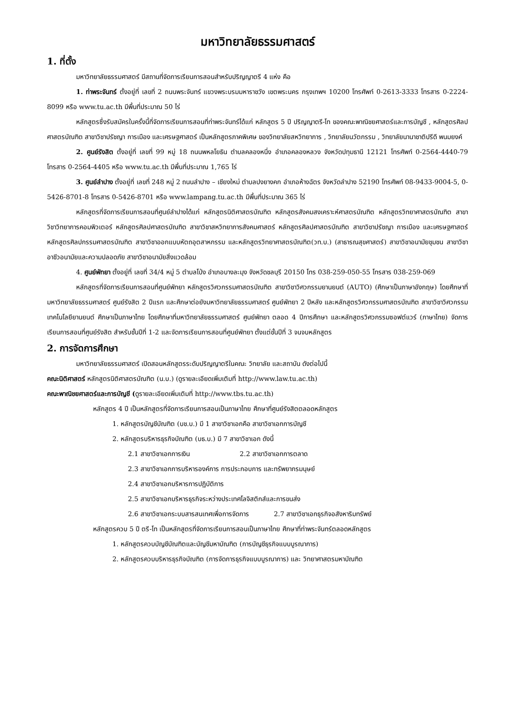มหาวิทยาลัยธรรมศาสตร์
1. ที่ตั้ง
มหาวิทยาลัยธรรมศาสตร์ มีสถานที่จัดการเรียนการสอนสำหรับปริญญาตรี 4 แห่ง คือ
1. ท่าพระจันทร์ ตั้งอยู่ที่ เลขที่ 2 ถนนพระจันทร์ แขวงพระบรมมหาราชวัง เขตพระนคร กรุงเทพฯ 10200 โทรศัพท์ 0-2613-3333 โทรสาร 0-2224-8099 หรือ www.tu.ac.th มีพื้นที่ประมาณ 50 ไร่
หลักสูตรซึ่งรับสมัครในครั้งนี้ที่จัดการเรียนการสอนที่ท่าพระจันทร์ได้แก่ หลักสูตร 5 ปี ปริญญาตรี-โท ของคณะพาณิชยศาสตร์และการบัญชี , หลักสูตรศิลปศาสตรบัณฑิต สาขาวิชาปรัชญา การเมือง และเศรษฐศาสตร์ เป็นหลักสูตรภาคพิเศษ ของวิทยาลัยสหวิทยาการ , วิทยาลัยนวัตกรรม , วิทยาลัยนานาชาติปรีดี พนมยงค์
2. ศูนย์รังสิต ตั้งอยู่ที่ เลขที่ 99 หมู่ 18 ถนนพหลโยธิน ตำบลคลองหนึ่ง อำเภอคลองหลวง จังหวัดปทุมธานี 12121 โทรศัพท์ 0-2564-4440-79 โทรสาร 0-2564-4405 หรือ www.tu.ac.th มีพื้นที่ประมาณ 1,765 ไร่
3. ศูนย์ลำปาง ตั้งอยู่ที่ เลขที่ 248 หมู่ 2 ถนนลำปาง – เชียงใหม่ ตำบลปงยางคก อำเภอห้างฉัตร จังหวัดลำปาง 52190 โทรศัพท์ 08-9433-9004-5, 0-5426-8701-8 โทรสาร 0-5426-8701 หรือ www.lampang.tu.ac.th มีพื้นที่ประมาณ 365 ไร่
หลักสูตรที่จัดการเรียนการสอนที่ศูนย์ลำปางได้แก่ หลักสูตรนิติศาสตรบัณฑิต หลักสูตรสังคมสงเคราะห์ศาสตรบัณฑิต หลักสูตรวิทยาศาสตรบัณฑิต สาขาวิชาวิทยาการคอมพิวเตอร์ หลักสูตรศิลปศาสตรบัณฑิต สาขาวิชาสหวิทยาการสังคมศาสตร์ หลักสูตรศิลปศาสตรบัณฑิต สาขาวิชาปรัชญา การเมือง และเศรษฐศาสตร์ หลักสูตรศิลปกรรมศาสตรบัณฑิต สาขาวิชาออกแบบหัตถอุตสาหกรรม และหลักสูตรวิทยาศาสตรบัณฑิต(วท.บ.) (สาธารณสุขศาสตร์) สาขาวิชาอนามัยชุมชน สาขาวิชาอาชีวอนามัยและความปลอดภัย สาขาวิชาอนามัยสิ่งแวดล้อม
4. ศูนย์พัทยา ตั้งอยู่ที่ เลขที่ 34/4 หมู่ 5 ตำบลโป่ง อำเภอบางละมุง จังหวัดชลบุรี 20150 โทร 038-259-050-55 โทรสาร 038-259-069
หลักสูตรที่จัดการเรียนการสอนที่ศูนย์พัทยา หลักสูตรวิศวกรรมศาสตรบัณฑิต สาขาวิชาวิศวกรรมยานยนต์ (AUTO) (ศึกษาเป็นภาษาอังกฤษ) โดยศึกษาที่มหาวิทยาลัยธรรมศาสตร์ ศูนย์รังสิต 2 ปีแรก และศึกษาต่อยังมหาวิทยาลัยธรรมศาสตร์ ศูนย์พัทยา 2 ปีหลัง และหลักสูตรวิศวกรรมศาสตรบัณฑิต สาขาวิชาวิศวกรรมเทคโนโลยียานยนต์ ศึกษาเป็นภาษาไทย โดยศึกษาที่มหาวิทยาลัยธรรมศาสตร์ ศูนย์พัทยา ตลอด 4 ปีการศึกษา และหลักสูตรวิศวกรรมซอฟต์แวร์ (ภาษาไทย) จัดการเรียนการสอนที่ศูนย์รังสิต สำหรับชั้นปีที่ 1-2 และจัดการเรียนการสอนที่ศูนย์พัทยา ตั้งแต่ชั้นปีที่ 3 จนจบหลักสูตร
2. การจัดการศึกษา
มหาวิทยาลัยธรรมศาสตร์ เปิดสอนหลักสูตรระดับปริญญาตรีในคณะ วิทยาลัย และสถาบัน ดังต่อไปนี้
คณะนิติศาสตร์ หลักสูตรนิติศาสตรบัณฑิต (น.บ.) (ดูรายละเอียดเพิ่มเติมที่ http://www.law.tu.ac.th)
คณะพาณิชยศาสตร์และการบัญชี (ดูรายละเอียดเพิ่มเติมที่ http://www.tbs.tu.ac.th)
หลักสูตร 4 ปี เป็นหลักสูตรที่จัดการเรียนการสอนเป็นภาษาไทย ศึกษาที่ศูนย์รังสิตตลอดหลักสูตร
1. หลักสูตรบัญชีบัณฑิต (บช.บ.) มี 1 สาขาวิชาเอกคือ สาขาวิชาเอกการบัญชี
2. หลักสูตรบริหารธุรกิจบัณฑิต (บธ.บ.) มี 7 สาขาวิชาเอก ดังนี้
2.1 สาขาวิชาเอกการเงิน 2.2 สาขาวิชาเอกการตลาด
2.3 สาขาวิชาเอกการบริหารองค์การ การประกอบการ และทรัพยากรมนุษย์
2.4 สาขาวิชาเอกบริหารการปฏิบัติการ
2.5 สาขาวิชาเอกบริหารธุรกิจระหว่างประเทศโลจิสติกส์และการขนส่ง
2.6 สาขาวิชาเอกระบบสารสนเทศเพื่อการจัดการ 2.7 สาขาวิชาเอกธุรกิจอสังหาริมทรัพย์
หลักสูตรควบ 5 ปี ตรี-โท เป็นหลักสูตรที่จัดการเรียนการสอนเป็นภาษาไทย ศึกษาที่ท่าพระจันทร์ตลอดหลักสูตร
1. หลักสูตรควบบัญชีบัณฑิตและบัญชีมหาบัณฑิต (การบัญชีธุรกิจแบบบูรณาการ)
2. หลักสูตรควบบริหารธุรกิจบัณฑิต (การจัดการธุรกิจแบบบูรณาการ) และ วิทยาศาสตรมหาบัณฑิต